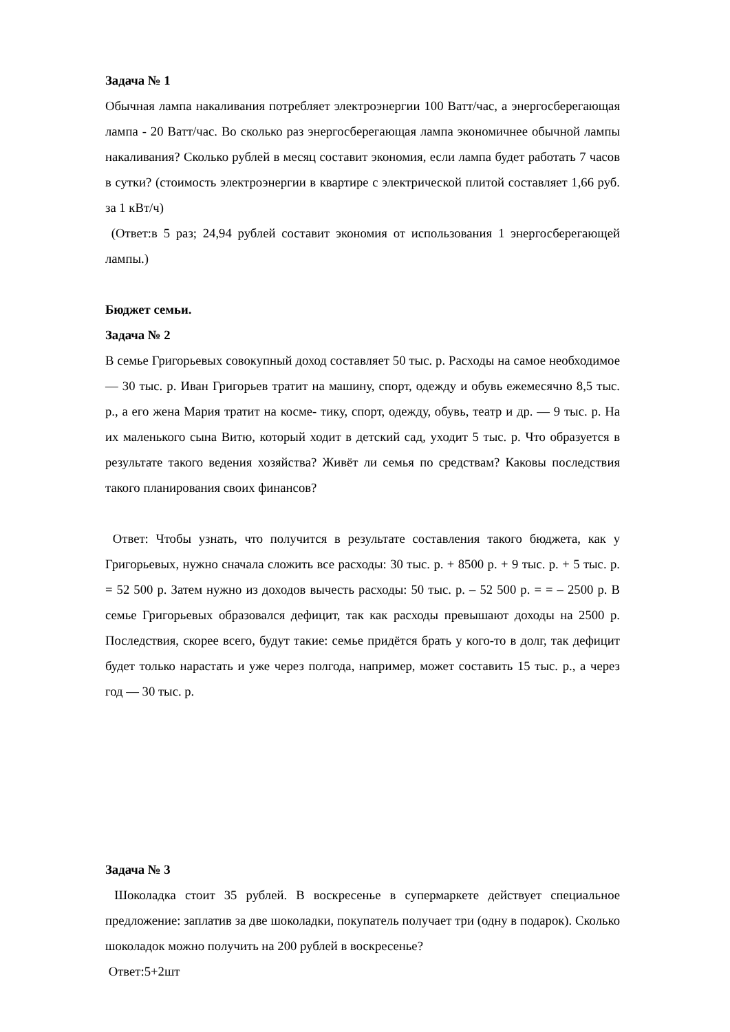Задача № 1
Обычная лампа накаливания потребляет электроэнергии 100 Ватт/час, а энергосберегающая лампа - 20 Ватт/час. Во сколько раз энергосберегающая лампа экономичнее обычной лампы накаливания? Сколько рублей в месяц составит экономия, если лампа будет работать 7 часов в сутки? (стоимость электроэнергии в квартире с электрической плитой составляет 1,66 руб. за 1 кВт/ч)
(Ответ:в 5 раз; 24,94 рублей составит экономия от использования 1 энергосберегающей лампы.)
Бюджет семьи.
Задача № 2
В семье Григорьевых совокупный доход составляет 50 тыс. р. Расходы на самое необходимое — 30 тыс. р. Иван Григорьев тратит на машину, спорт, одежду и обувь ежемесячно 8,5 тыс. р., а его жена Мария тратит на косме- тику, спорт, одежду, обувь, театр и др. — 9 тыс. р. На их маленького сына Витю, который ходит в детский сад, уходит 5 тыс. р. Что образуется в результате такого ведения хозяйства? Живёт ли семья по средствам? Каковы последствия такого планирования своих финансов?
Ответ: Чтобы узнать, что получится в результате составления такого бюджета, как у Григорьевых, нужно сначала сложить все расходы: 30 тыс. р. + 8500 р. + 9 тыс. р. + 5 тыс. р. = 52 500 р. Затем нужно из доходов вычесть расходы: 50 тыс. р. – 52 500 р. = = – 2500 р. В семье Григорьевых образовался дефицит, так как расходы превышают доходы на 2500 р. Последствия, скорее всего, будут такие: семье придётся брать у кого-то в долг, так дефицит будет только нарастать и уже через полгода, например, может составить 15 тыс. р., а через год — 30 тыс. р.
Задача № 3
Шоколадка стоит 35 рублей. В воскресенье в супермаркете действует специальное предложение: заплатив за две шоколадки, покупатель получает три (одну в подарок). Сколько шоколадок можно получить на 200 рублей в воскресенье?
Ответ:5+2шт